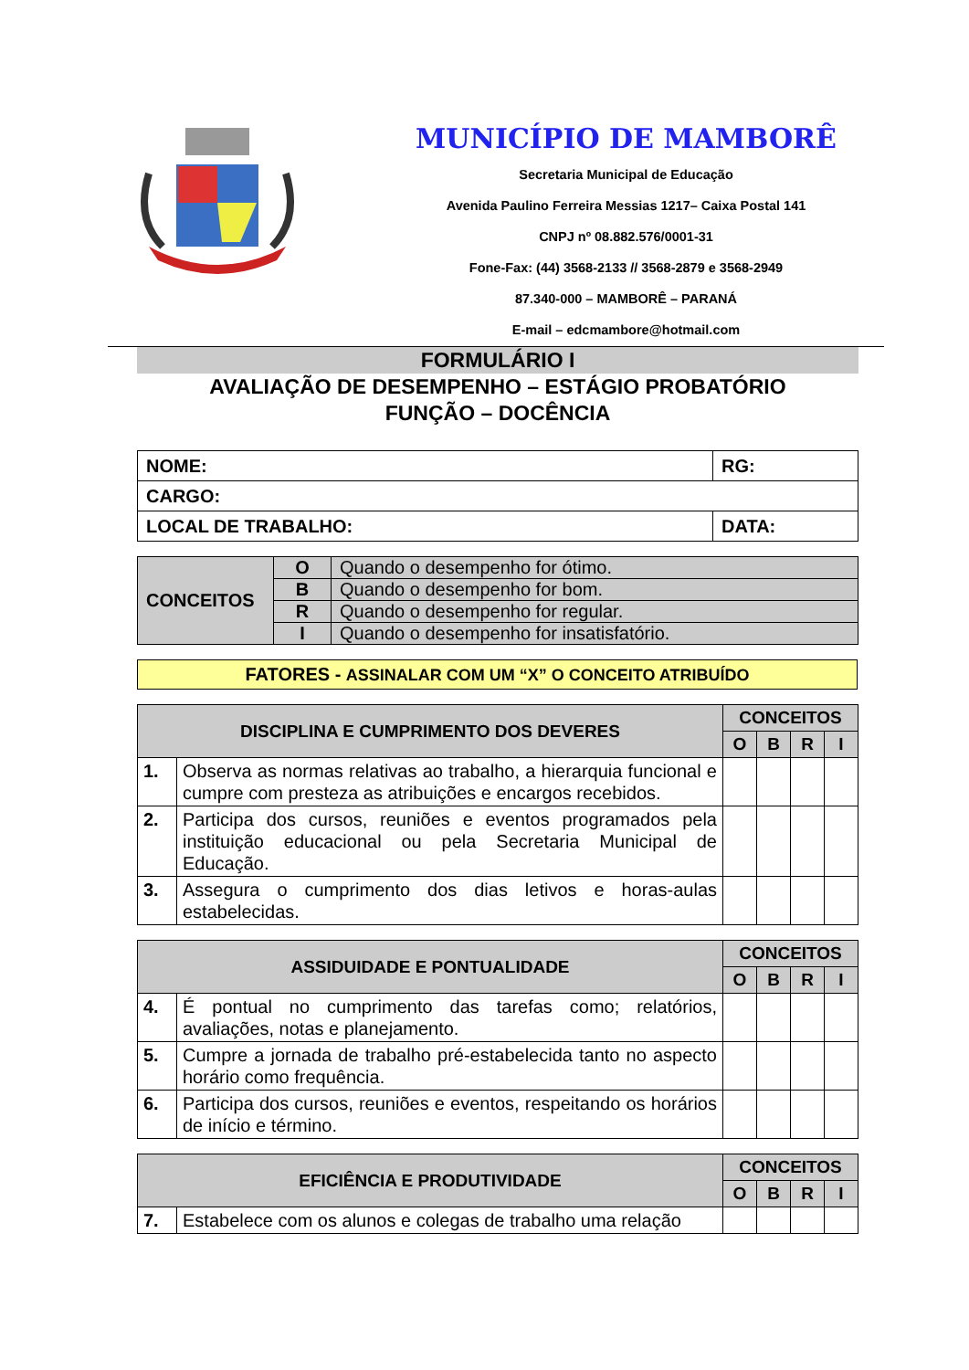MUNICÍPIO DE MAMBORÊ
Secretaria Municipal de Educação
Avenida Paulino Ferreira Messias 1217– Caixa Postal 141
CNPJ nº 08.882.576/0001-31
Fone-Fax: (44) 3568-2133 // 3568-2879 e 3568-2949
87.340-000 – MAMBORÊ – PARANÁ
E-mail – edcmambore@hotmail.com
FORMULÁRIO I
AVALIAÇÃO DE DESEMPENHO – ESTÁGIO PROBATÓRIO
FUNÇÃO – DOCÊNCIA
| NOME: | RG: |
| CARGO: | |
| LOCAL DE TRABALHO: | DATA: |
| CONCEITOS | O | Quando o desempenho for ótimo. |
| | B | Quando o desempenho for bom. |
| | R | Quando o desempenho for regular. |
| | I | Quando o desempenho for insatisfatório. |
FATORES - ASSINALAR COM UM “X” O CONCEITO ATRIBUÍDO
| DISCIPLINA E CUMPRIMENTO DOS DEVERES | | CONCEITOS | | | |
| --- | --- | --- | --- | --- | --- |
| | | O | B | R | I |
| 1. | Observa as normas relativas ao trabalho, a hierarquia funcional e cumpre com presteza as atribuições e encargos recebidos. | | | | |
| 2. | Participa dos cursos, reuniões e eventos programados pela instituição educacional ou pela Secretaria Municipal de Educação. | | | | |
| 3. | Assegura o cumprimento dos dias letivos e horas-aulas estabelecidas. | | | | |
| ASSIDUIDADE E PONTUALIDADE | | CONCEITOS | | | |
| --- | --- | --- | --- | --- | --- |
| | | O | B | R | I |
| 4. | É pontual no cumprimento das tarefas como; relatórios, avaliações, notas e planejamento. | | | | |
| 5. | Cumpre a jornada de trabalho pré-estabelecida tanto no aspecto horário como frequência. | | | | |
| 6. | Participa dos cursos, reuniões e eventos, respeitando os horários de início e término. | | | | |
| EFICIÊNCIA E PRODUTIVIDADE | | CONCEITOS | | | |
| --- | --- | --- | --- | --- | --- |
| | | O | B | R | I |
| 7. | Estabelece com os alunos e colegas de trabalho uma relação | | | | |